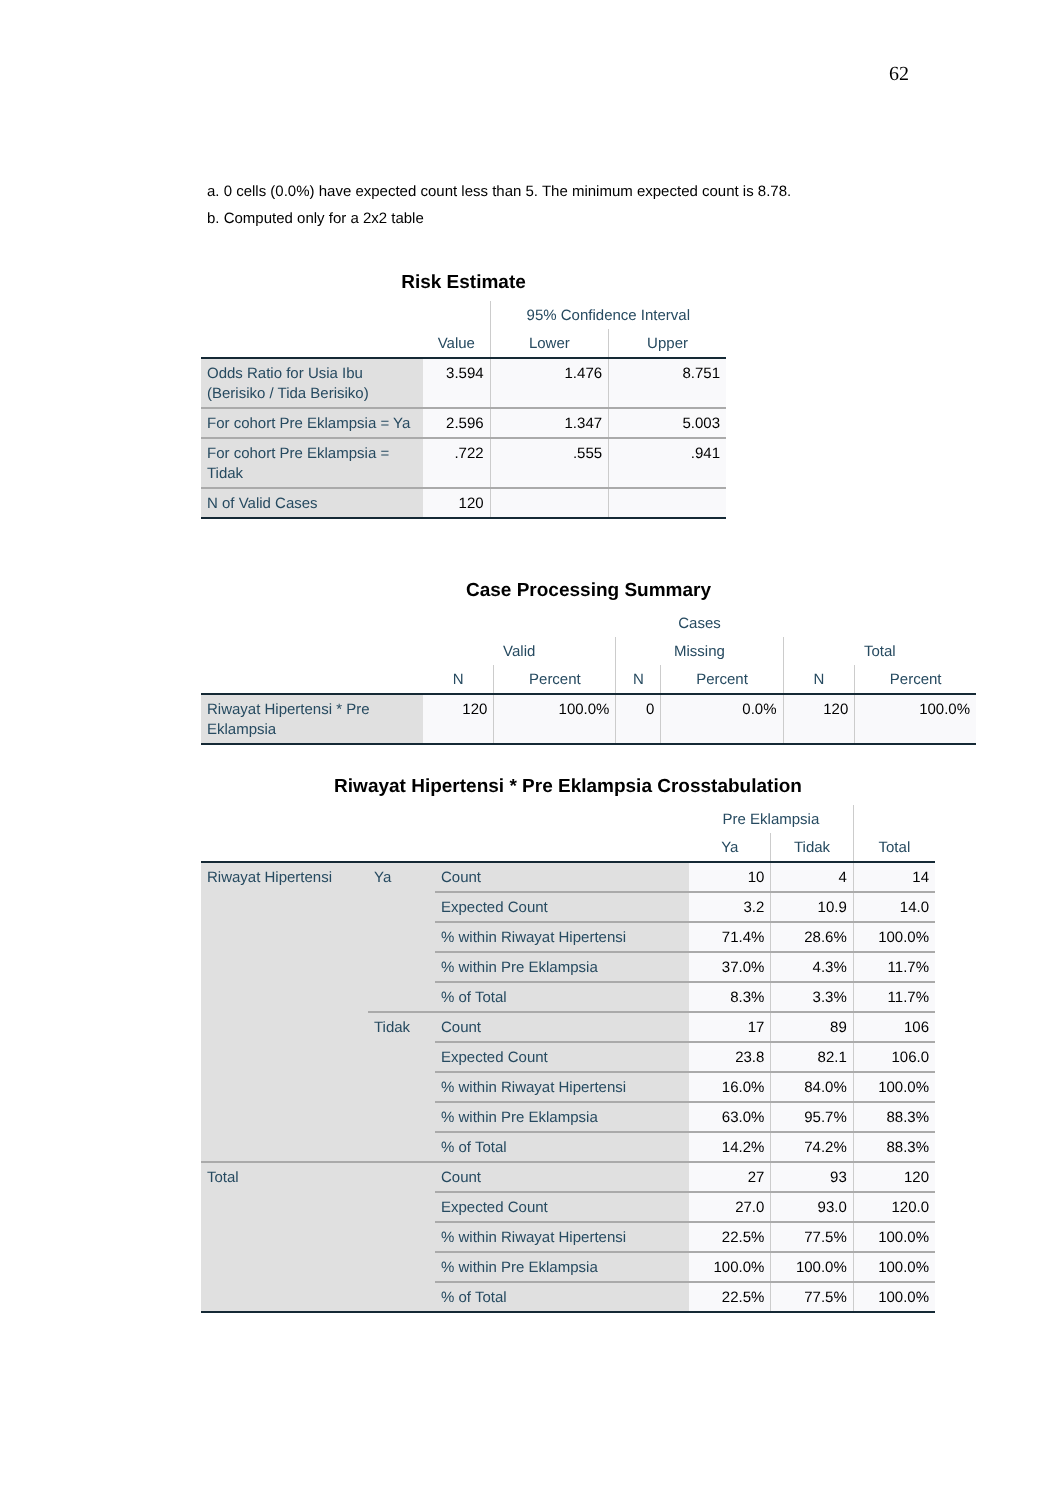62
a. 0 cells (0.0%) have expected count less than 5. The minimum expected count is 8.78.
b. Computed only for a 2x2 table
Risk Estimate
| | | 95% Confidence Interval | |
| --- | --- | --- | --- |
| | Value | Lower | Upper |
| Odds Ratio for Usia Ibu (Berisiko / Tida Berisiko) | 3.594 | 1.476 | 8.751 |
| For cohort Pre Eklampsia = Ya | 2.596 | 1.347 | 5.003 |
| For cohort Pre Eklampsia = Tidak | .722 | .555 | .941 |
| N of Valid Cases | 120 | | |
Case Processing Summary
| | Cases | | | | | |
| --- | --- | --- | --- | --- | --- | --- |
| | Valid | | Missing | | Total | |
| | N | Percent | N | Percent | N | Percent |
| Riwayat Hipertensi * Pre Eklampsia | 120 | 100.0% | 0 | 0.0% | 120 | 100.0% |
Riwayat Hipertensi * Pre Eklampsia Crosstabulation
| | | | Pre Eklampsia | | |
| --- | --- | --- | --- | --- | --- |
| | | | Ya | Tidak | Total |
| Riwayat Hipertensi | Ya | Count | 10 | 4 | 14 |
| | | Expected Count | 3.2 | 10.9 | 14.0 |
| | | % within Riwayat Hipertensi | 71.4% | 28.6% | 100.0% |
| | | % within Pre Eklampsia | 37.0% | 4.3% | 11.7% |
| | | % of Total | 8.3% | 3.3% | 11.7% |
| | Tidak | Count | 17 | 89 | 106 |
| | | Expected Count | 23.8 | 82.1 | 106.0 |
| | | % within Riwayat Hipertensi | 16.0% | 84.0% | 100.0% |
| | | % within Pre Eklampsia | 63.0% | 95.7% | 88.3% |
| | | % of Total | 14.2% | 74.2% | 88.3% |
| Total | | Count | 27 | 93 | 120 |
| | | Expected Count | 27.0 | 93.0 | 120.0 |
| | | % within Riwayat Hipertensi | 22.5% | 77.5% | 100.0% |
| | | % within Pre Eklampsia | 100.0% | 100.0% | 100.0% |
| | | % of Total | 22.5% | 77.5% | 100.0% |